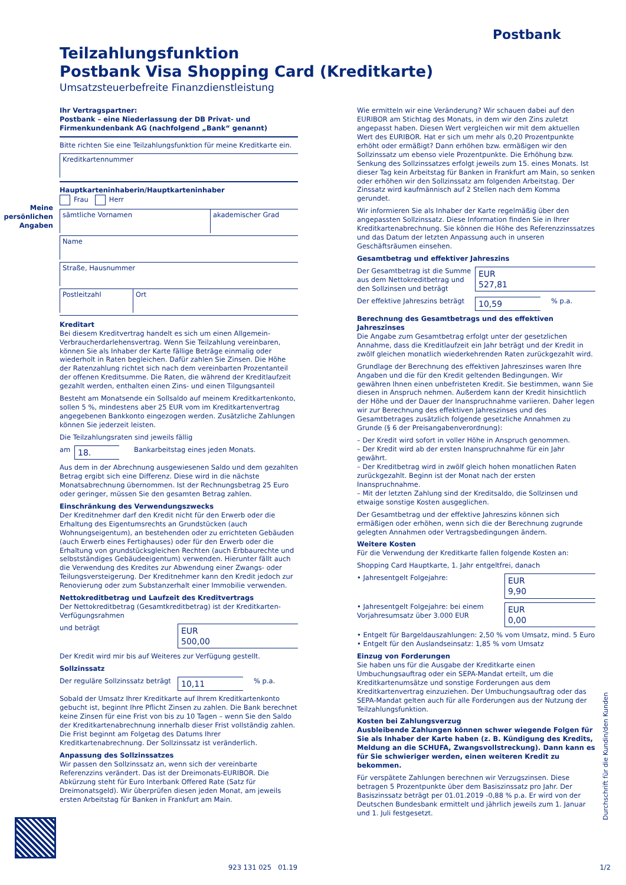Postbank
Teilzahlungsfunktion
Postbank Visa Shopping Card (Kreditkarte)
Umsatzsteuerbefreite Finanzdienstleistung
Meine persönlichen Angaben
Ihr Vertragspartner:
Postbank – eine Niederlassung der DB Privat- und Firmenkundenbank AG (nachfolgend „Bank“ genannt)
Bitte richten Sie eine Teilzahlungsfunktion für meine Kreditkarte ein.
Kreditkartennummer
Hauptkarteninhaberin/Hauptkarteninhaber
Frau Herr
sämtliche Vornamen akademischer Grad
Name
Straße, Hausnummer
Postleitzahl Ort
Kreditart
Bei diesem Kreditvertrag handelt es sich um einen Allgemein-Verbraucherdarlehensvertrag. Wenn Sie Teilzahlung vereinbaren, können Sie als Inhaber der Karte fällige Beträge einmalig oder wiederholt in Raten begleichen. Dafür zahlen Sie Zinsen. Die Höhe der Ratenzahlung richtet sich nach dem vereinbarten Prozentanteil der offenen Kreditsumme. Die Raten, die während der Kreditlaufzeit gezahlt werden, enthalten einen Zins- und einen Tilgungsanteil
Besteht am Monatsende ein Sollsaldo auf meinem Kreditkartenkonto, sollen 5 %, mindestens aber 25 EUR vom im Kreditkartenvertrag angegebenen Bankkonto eingezogen werden. Zusätzliche Zahlungen können Sie jederzeit leisten.
Die Teilzahlungsraten sind jeweils fällig
am 18. Bankarbeitstag eines jeden Monats.
Aus dem in der Abrechnung ausgewiesenen Saldo und dem gezahlten Betrag ergibt sich eine Differenz. Diese wird in die nächste Monatsabrechnung übernommen. Ist der Rechnungsbetrag 25 Euro oder geringer, müssen Sie den gesamten Betrag zahlen.
Einschränkung des Verwendungszwecks
Der Kreditnehmer darf den Kredit nicht für den Erwerb oder die Erhaltung des Eigentumsrechts an Grundstücken (auch Wohnungseigentum), an bestehenden oder zu errichteten Gebäuden (auch Erwerb eines Fertighauses) oder für den Erwerb oder die Erhaltung von grundstücksgleichen Rechten (auch Erbbaurechte und selbstständiges Gebäudeeigentum) verwenden. Hierunter fällt auch die Verwendung des Kredites zur Abwendung einer Zwangs- oder Teilungsversteigerung. Der Kreditnehmer kann den Kredit jedoch zur Renovierung oder zum Substanzerhalt einer Immobilie verwenden.
Nettokreditbetrag und Laufzeit des Kreditvertrags
Der Nettokreditbetrag (Gesamtkreditbetrag) ist der Kreditkarten-Verfügungsrahmen
und beträgt EUR
500,00
Der Kredit wird mir bis auf Weiteres zur Verfügung gestellt.
Sollzinssatz
Der reguläre Sollzinssatz beträgt 10,11% p.a.
Sobald der Umsatz Ihrer Kreditkarte auf Ihrem Kreditkartenkonto gebucht ist, beginnt Ihre Pflicht Zinsen zu zahlen. Die Bank berechnet keine Zinsen für eine Frist von bis zu 10 Tagen – wenn Sie den Saldo der Kreditkartenabrechnung innerhalb dieser Frist vollständig zahlen. Die Frist beginnt am Folgetag des Datums Ihrer Kreditkartenabrechnung. Der Sollzinssatz ist veränderlich.
Anpassung des Sollzinssatzes
Wir passen den Sollzinssatz an, wenn sich der vereinbarte Referenzzins verändert. Das ist der Dreimonats-EURIBOR. Die Abkürzung steht für Euro Interbank Offered Rate (Satz für Dreimonatsgeld). Wir überprüfen diesen jeden Monat, am jeweils ersten Arbeitstag für Banken in Frankfurt am Main.
Wie ermitteln wir eine Veränderung? Wir schauen dabei auf den EURIBOR am Stichtag des Monats, in dem wir den Zins zuletzt angepasst haben. Diesen Wert vergleichen wir mit dem aktuellen Wert des EURIBOR. Hat er sich um mehr als 0,20 Prozentpunkte erhöht oder ermäßigt? Dann erhöhen bzw. ermäßigen wir den Sollzinssatz um ebenso viele Prozentpunkte. Die Erhöhung bzw. Senkung des Sollzinssatzes erfolgt jeweils zum 15. eines Monats. Ist dieser Tag kein Arbeitstag für Banken in Frankfurt am Main, so senken oder erhöhen wir den Sollzinssatz am folgenden Arbeitstag. Der Zinssatz wird kaufmännisch auf 2 Stellen nach dem Komma gerundet.
Wir informieren Sie als Inhaber der Karte regelmäßig über den angepassten Sollzinssatz. Diese Information finden Sie in Ihrer Kreditkartenabrechnung. Sie können die Höhe des Referenzzinssatzes und das Datum der letzten Anpassung auch in unseren Geschäftsräumen einsehen.
Gesamtbetrag und effektiver Jahreszins
Der Gesamtbetrag ist die Summe aus dem Nettokreditbetrag und den Sollzinsen und beträgt EUR
527,81
Der effektive Jahreszins beträgt 10,59% p.a.
Berechnung des Gesamtbetrags und des effektiven Jahreszinses
Die Angabe zum Gesamtbetrag erfolgt unter der gesetzlichen Annahme, dass die Kreditlaufzeit ein Jahr beträgt und der Kredit in zwölf gleichen monatlich wiederkehrenden Raten zurückgezahlt wird.
Grundlage der Berechnung des effektiven Jahreszinses waren Ihre Angaben und die für den Kredit geltenden Bedingungen. Wir gewähren Ihnen einen unbefristeten Kredit. Sie bestimmen, wann Sie diesen in Anspruch nehmen. Außerdem kann der Kredit hinsichtlich der Höhe und der Dauer der Inanspruchnahme variieren. Daher legen wir zur Berechnung des effektiven Jahreszinses und des Gesamtbetrages zusätzlich folgende gesetzliche Annahmen zu Grunde (§ 6 der Preisangabenverordnung):
– Der Kredit wird sofort in voller Höhe in Anspruch genommen.
– Der Kredit wird ab der ersten Inanspruchnahme für ein Jahr gewährt.
– Der Kreditbetrag wird in zwölf gleich hohen monatlichen Raten zurückgezahlt. Beginn ist der Monat nach der ersten Inanspruchnahme.
– Mit der letzten Zahlung sind der Kreditsaldo, die Sollzinsen und etwaige sonstige Kosten ausgeglichen.
Der Gesamtbetrag und der effektive Jahreszins können sich ermäßigen oder erhöhen, wenn sich die der Berechnung zugrunde gelegten Annahmen oder Vertragsbedingungen ändern.
Weitere Kosten
Für die Verwendung der Kreditkarte fallen folgende Kosten an:
Shopping Card Hauptkarte, 1. Jahr entgeltfrei, danach
• Jahresentgelt Folgejahre: EUR
9,90
• Jahresentgelt Folgejahre: bei einem Vorjahresumsatz über 3.000 EUR EUR
0,00
• Entgelt für Bargeldauszahlungen: 2,50 % vom Umsatz, mind. 5 Euro
• Entgelt für den Auslandseinsatz: 1,85 % vom Umsatz
Einzug von Forderungen
Sie haben uns für die Ausgabe der Kreditkarte einen Umbuchungsauftrag oder ein SEPA-Mandat erteilt, um die Kreditkartenumsätze und sonstige Forderungen aus dem Kreditkartenvertrag einzuziehen. Der Umbuchungsauftrag oder das SEPA-Mandat gelten auch für alle Forderungen aus der Nutzung der Teilzahlungsfunktion.
Kosten bei Zahlungsverzug
Ausbleibende Zahlungen können schwer wiegende Folgen für Sie als Inhaber der Karte haben (z. B. Kündigung des Kredits, Meldung an die SCHUFA, Zwangsvollstreckung). Dann kann es für Sie schwieriger werden, einen weiteren Kredit zu bekommen.
Für verspätete Zahlungen berechnen wir Verzugszinsen. Diese betragen 5 Prozentpunkte über dem Basiszinssatz pro Jahr. Der Basiszinssatz beträgt per 01.01.2019 -0,88 % p.a. Er wird von der Deutschen Bundesbank ermittelt und jährlich jeweils zum 1. Januar und 1. Juli festgesetzt.
Durchschrift für die Kundin/den Kunden
923 131 025 01.19 1/2